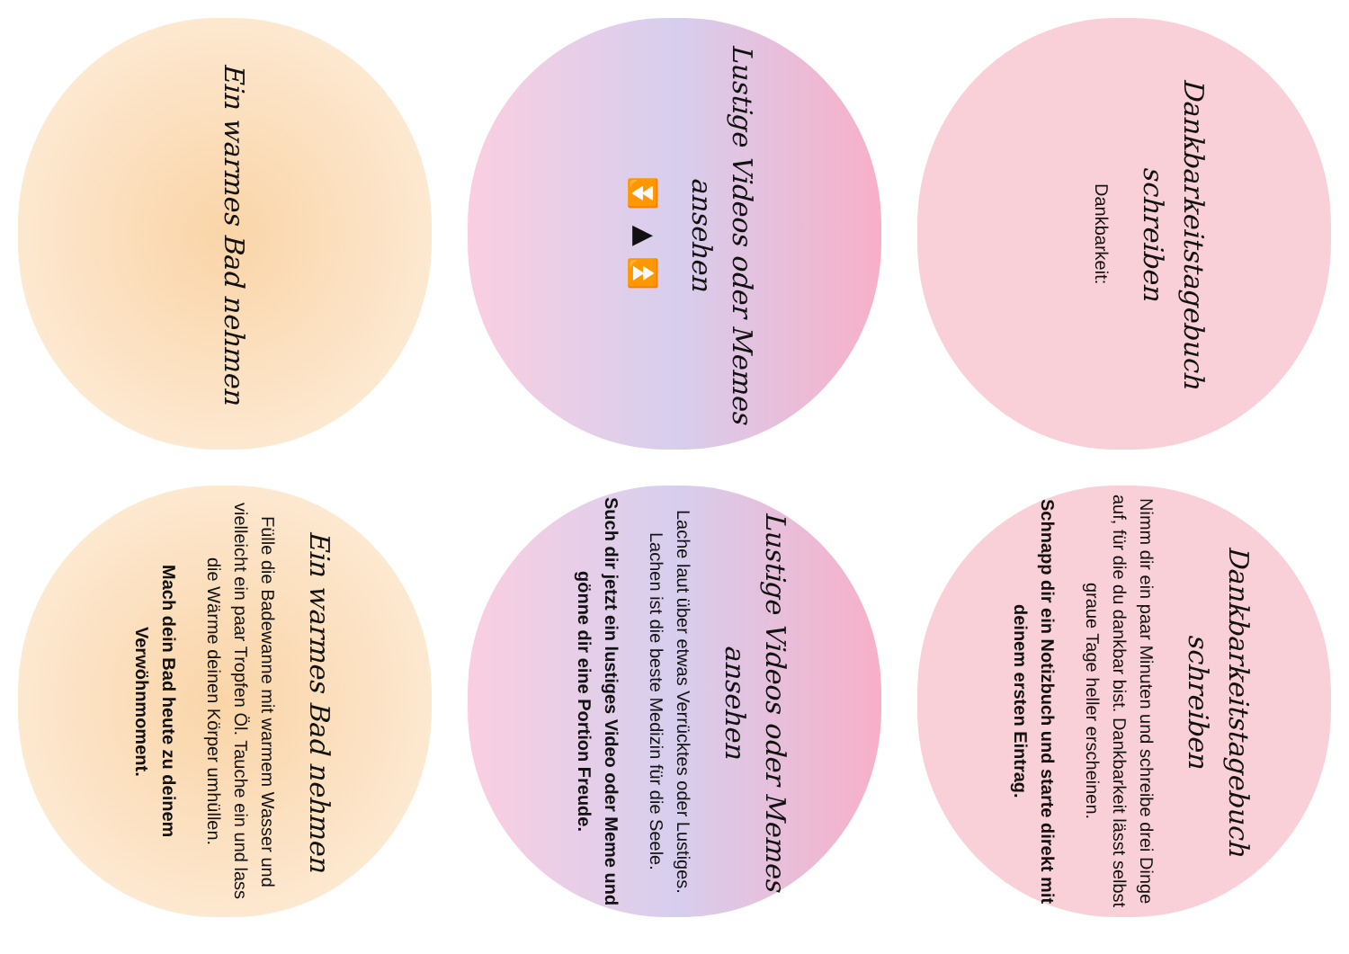Dankbarkeitstagebuch schreiben
Dankbarkeit:
Dankbarkeitstagebuch schreiben
Nimm dir ein paar Minuten und schreibe drei Dinge auf, für die du dankbar bist. Dankbarkeit lässt selbst graue Tage heller erscheinen.
Schnapp dir ein Notizbuch und starte direkt mit deinem ersten Eintrag.
Lustige Videos oder Memes ansehen
⏪ ▶ ⏩
Lustige Videos oder Memes ansehen
Lache laut über etwas Verrücktes oder Lustiges. Lachen ist die beste Medizin für die Seele.
Such dir jetzt ein lustiges Video oder Meme und gönne dir eine Portion Freude.
Ein warmes Bad nehmen
Ein warmes Bad nehmen
Fülle die Badewanne mit warmem Wasser und vielleicht ein paar Tropfen Öl. Tauche ein und lass die Wärme deinen Körper umhüllen.
Mach dein Bad heute zu deinem Verwöhnmoment.